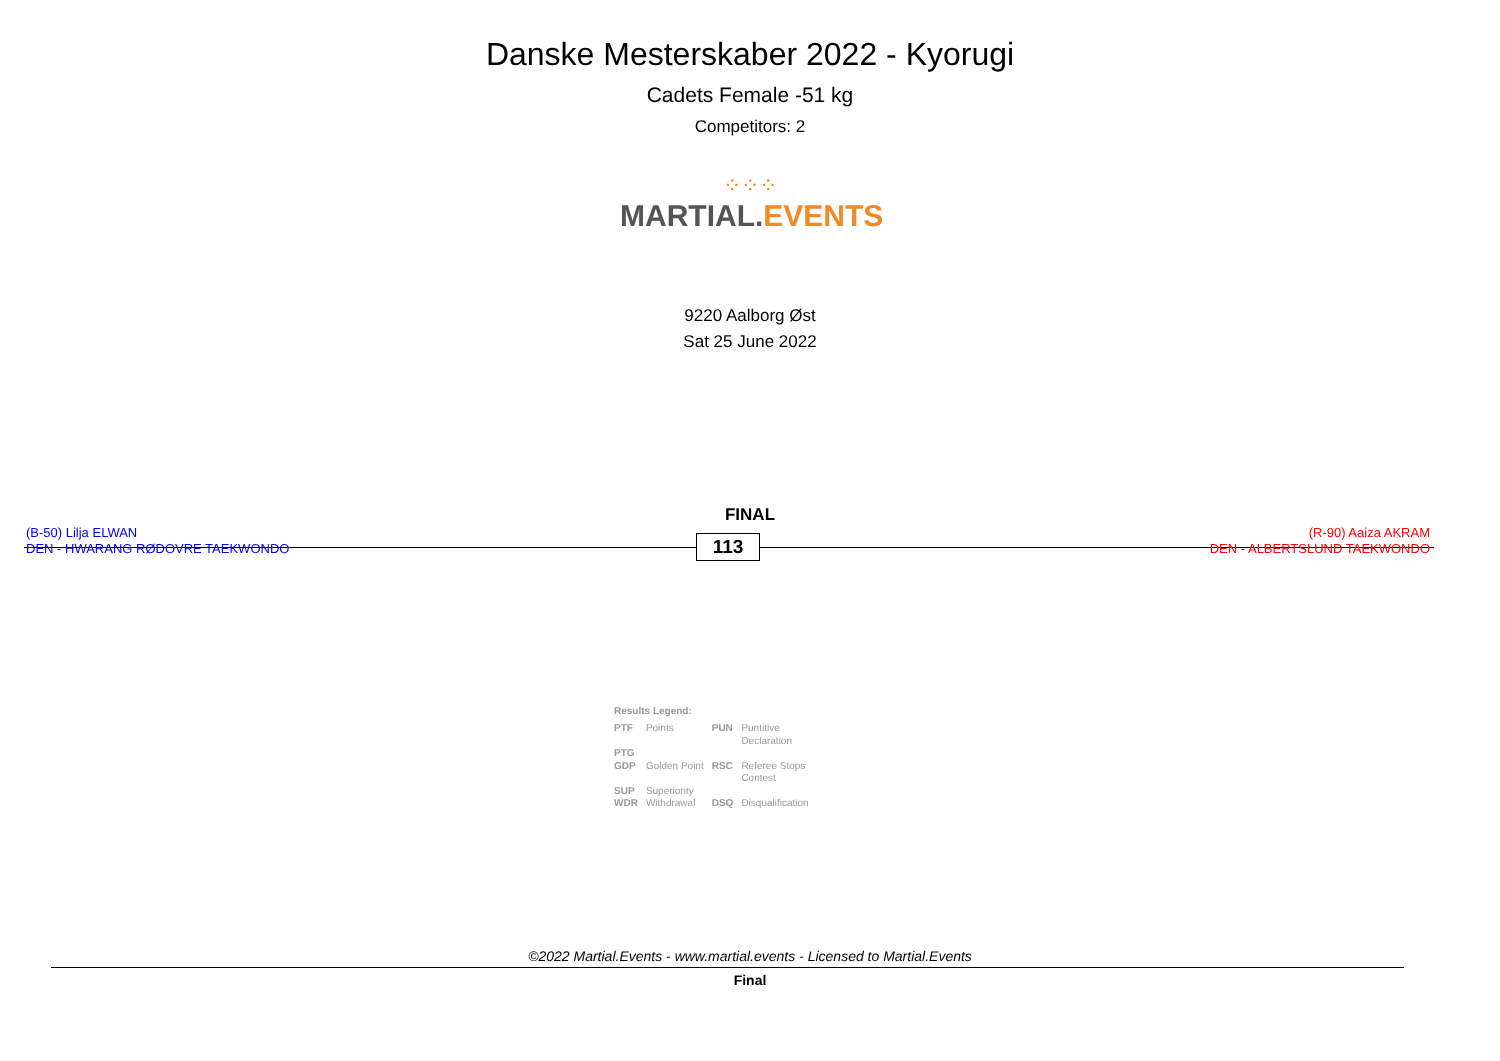Danske Mesterskaber 2022 - Kyorugi
Cadets Female -51 kg
Competitors: 2
⁘⁘⁘
MARTIAL. EVENTS
9220 Aalborg Øst
Sat 25 June 2022
FINAL
(B-50) Lilja ELWAN
DEN - HWARANG RØDOVRE TAEKWONDO
113
(R-90) Aaiza AKRAM
DEN - ALBERTSLUND TAEKWONDO
Results Legend:
| PTF | Points | PUN | Puntitive Declaration |
| PTG | | | |
| GDP | Golden Point | RSC | Referee Stops Contest |
| SUP | Superiority | | |
| WDR | Withdrawal | DSQ | Disqualification |
©2022 Martial.Events - www.martial.events - Licensed to Martial.Events
Final